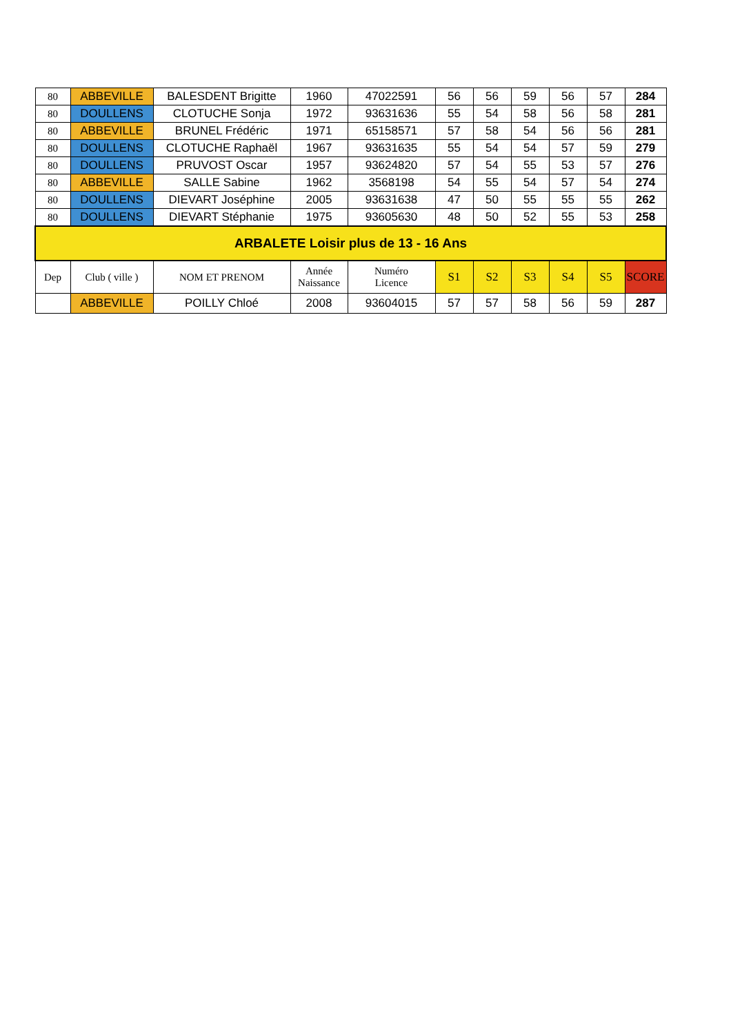| 80 | ABBEVILLE | BALESDENT Brigitte | 1960 | 47022591 | 56 | 56 | 59 | 56 | 57 | 284 |
| 80 | DOULLENS | CLOTUCHE Sonja | 1972 | 93631636 | 55 | 54 | 58 | 56 | 58 | 281 |
| 80 | ABBEVILLE | BRUNEL Frédéric | 1971 | 65158571 | 57 | 58 | 54 | 56 | 56 | 281 |
| 80 | DOULLENS | CLOTUCHE Raphaël | 1967 | 93631635 | 55 | 54 | 54 | 57 | 59 | 279 |
| 80 | DOULLENS | PRUVOST Oscar | 1957 | 93624820 | 57 | 54 | 55 | 53 | 57 | 276 |
| 80 | ABBEVILLE | SALLE Sabine | 1962 | 3568198 | 54 | 55 | 54 | 57 | 54 | 274 |
| 80 | DOULLENS | DIEVART Joséphine | 2005 | 93631638 | 47 | 50 | 55 | 55 | 55 | 262 |
| 80 | DOULLENS | DIEVART Stéphanie | 1975 | 93605630 | 48 | 50 | 52 | 55 | 53 | 258 |
| ARBALETE Loisir plus de 13 - 16 Ans | | | | | | | | | | |
| Dep | Club ( ville ) | NOM ET PRENOM | Année Naissance | Numéro Licence | S1 | S2 | S3 | S4 | S5 | SCORE |
| | ABBEVILLE | POILLY Chloé | 2008 | 93604015 | 57 | 57 | 58 | 56 | 59 | 287 |